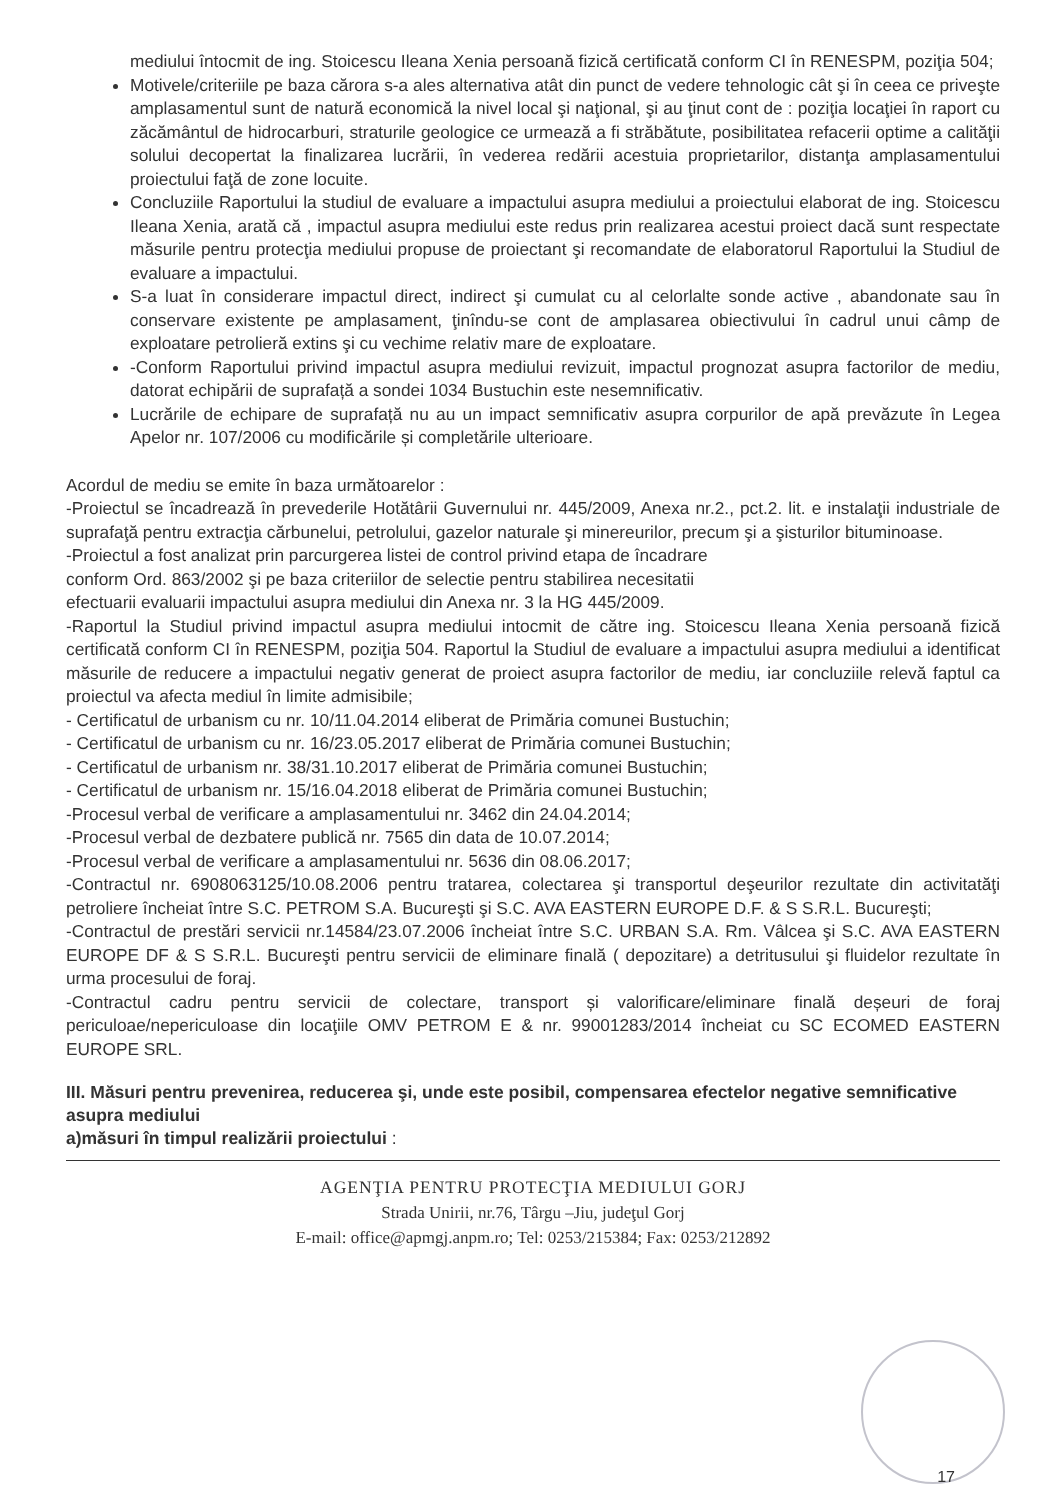mediului întocmit de ing. Stoicescu Ileana Xenia persoană fizică certificată conform CI în RENESPM, poziţia 504;
Motivele/criteriile pe baza cărora s-a ales alternativa atât din punct de vedere tehnologic cât şi în ceea ce priveşte amplasamentul sunt de natură economică la nivel local şi naţional, şi au ţinut cont de : poziţia locaţiei în raport cu zăcământul de hidrocarburi, straturile geologice ce urmează a fi străbătute, posibilitatea refacerii optime a calităţii solului decopertat la finalizarea lucrării, în vederea redării acestuia proprietarilor, distanţa amplasamentului proiectului faţă de zone locuite.
Concluziile Raportului la studiul de evaluare a impactului asupra mediului a proiectului elaborat de ing. Stoicescu Ileana Xenia, arată că , impactul asupra mediului este redus prin realizarea acestui proiect dacă sunt respectate măsurile pentru protecţia mediului propuse de proiectant şi recomandate de elaboratorul Raportului la Studiul de evaluare a impactului.
S-a luat în considerare impactul direct, indirect şi cumulat cu al celorlalte sonde active , abandonate sau în conservare existente pe amplasament, ţinîndu-se cont de amplasarea obiectivului în cadrul unui câmp de exploatare petrolieră extins şi cu vechime relativ mare de exploatare.
-Conform Raportului privind impactul asupra mediului revizuit, impactul prognozat asupra factorilor de mediu, datorat echipării de suprafață a sondei 1034 Bustuchin este nesemnificativ.
Lucrările de echipare de suprafață nu au un impact semnificativ asupra corpurilor de apă prevăzute în Legea Apelor nr. 107/2006 cu modificările și completările ulterioare.
Acordul de mediu se emite în baza următoarelor :
-Proiectul se încadrează în prevederile Hotătârii Guvernului nr. 445/2009, Anexa nr.2., pct.2. lit. e instalaţii industriale de suprafaţă pentru extracţia cărbunelui, petrolului, gazelor naturale şi minereurilor, precum şi a şisturilor bituminoase.
-Proiectul a fost analizat prin parcurgerea listei de control privind etapa de încadrare
conform Ord. 863/2002 şi pe baza criteriilor de selectie pentru stabilirea necesitatii
efectuarii evaluarii impactului asupra mediului din Anexa nr. 3 la HG 445/2009.
-Raportul la Studiul privind impactul asupra mediului intocmit de către ing. Stoicescu Ileana Xenia persoană fizică certificată conform CI în RENESPM, poziţia 504. Raportul la Studiul de evaluare a impactului asupra mediului a identificat măsurile de reducere a impactului negativ generat de proiect asupra factorilor de mediu, iar concluziile relevă faptul ca proiectul va afecta mediul în limite admisibile;
- Certificatul de urbanism cu nr. 10/11.04.2014 eliberat de Primăria comunei Bustuchin;
- Certificatul de urbanism cu nr. 16/23.05.2017 eliberat de Primăria comunei Bustuchin;
- Certificatul de urbanism nr. 38/31.10.2017 eliberat de Primăria comunei Bustuchin;
- Certificatul de urbanism nr. 15/16.04.2018 eliberat de Primăria comunei Bustuchin;
-Procesul verbal de verificare a amplasamentului nr. 3462 din 24.04.2014;
-Procesul verbal de dezbatere publică nr. 7565 din data de 10.07.2014;
-Procesul verbal de verificare a amplasamentului nr. 5636 din 08.06.2017;
-Contractul nr. 6908063125/10.08.2006 pentru tratarea, colectarea şi transportul deşeurilor rezultate din activitatăţi petroliere încheiat între S.C. PETROM S.A. Bucureşti şi S.C. AVA EASTERN EUROPE D.F. & S S.R.L. Bucureşti;
-Contractul de prestări servicii nr.14584/23.07.2006 încheiat între S.C. URBAN S.A. Rm. Vâlcea şi S.C. AVA EASTERN EUROPE DF & S S.R.L. Bucureşti pentru servicii de eliminare finală ( depozitare) a detritusului şi fluidelor rezultate în urma procesului de foraj.
-Contractul cadru pentru servicii de colectare, transport și valorificare/eliminare finală deșeuri de foraj periculoae/nepericuloase din locaţiile OMV PETROM E & nr. 99001283/2014 încheiat cu SC ECOMED EASTERN EUROPE SRL.
III. Măsuri pentru prevenirea, reducerea şi, unde este posibil, compensarea efectelor negative semnificative asupra mediului
a)măsuri în timpul realizării proiectului :
AGENŢIA PENTRU PROTECŢIA MEDIULUI GORJ
Strada Unirii, nr.76, Târgu –Jiu, judeţul Gorj
E-mail: office@apmgj.anpm.ro; Tel: 0253/215384; Fax: 0253/212892
17